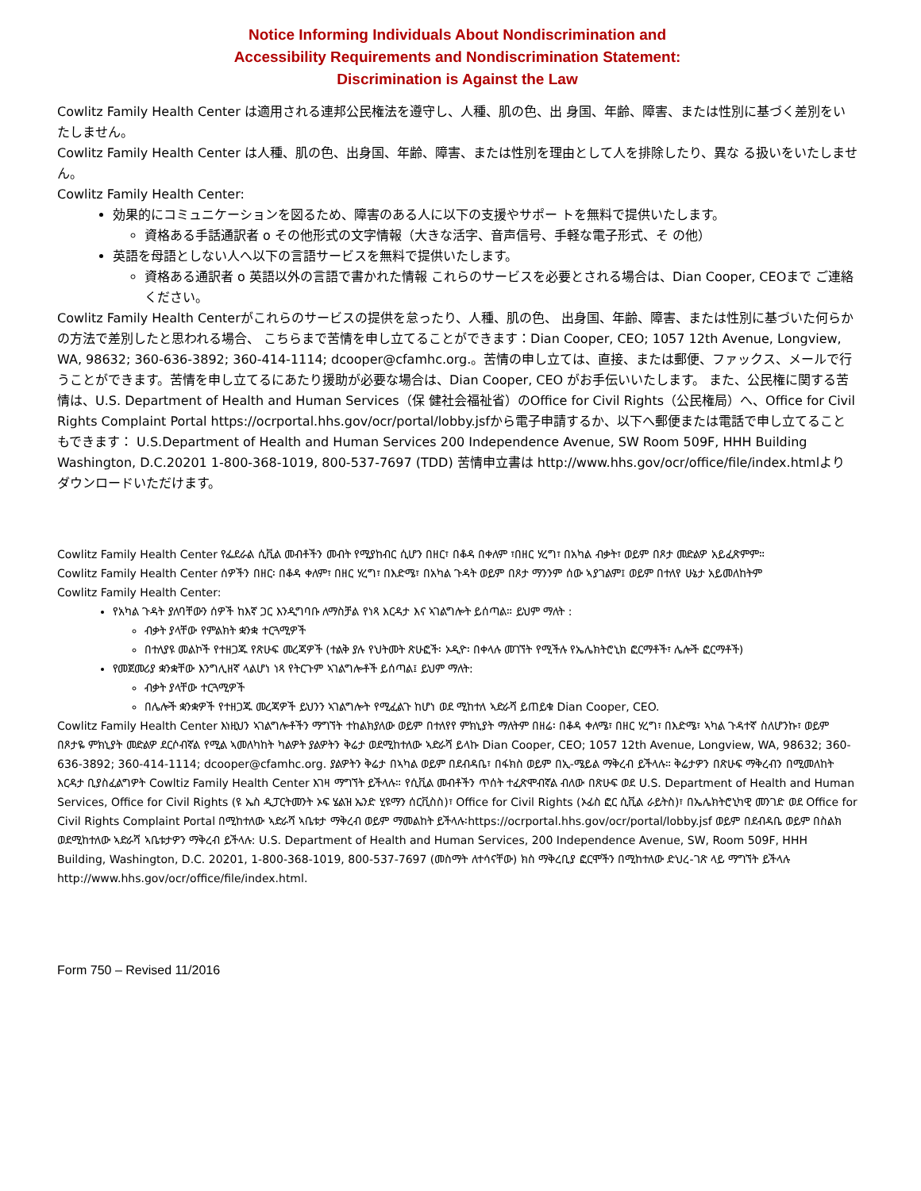Notice Informing Individuals About Nondiscrimination and
Accessibility Requirements and Nondiscrimination Statement:
Discrimination is Against the Law
Cowlitz Family Health Center は適用される連邦公民権法を遵守し、人種、肌の色、出 身国、年齢、障害、または性別に基づく差別をいたしません。
Cowlitz Family Health Center は人種、肌の色、出身国、年齢、障害、または性別を理由として人を排除したり、異な る扱いをいたしません。
Cowlitz Family Health Center:
効果的にコミュニケーションを図るため、障害のある人に以下の支援やサポー トを無料で提供いたします。
資格ある手話通訳者 o その他形式の文字情報（大きな活字、音声信号、手軽な電子形式、そ の他）
英語を母語としない人へ以下の言語サービスを無料で提供いたします。
資格ある通訳者 o 英語以外の言語で書かれた情報 これらのサービスを必要とされる場合は、Dian Cooper, CEOまで ご連絡ください。
Cowlitz Family Health Centerがこれらのサービスの提供を怠ったり、人種、肌の色、 出身国、年齢、障害、または性別に基づいた何らかの方法で差別したと思われる場合、 こちらまで苦情を申し立てることができます：Dian Cooper, CEO; 1057 12th Avenue, Longview, WA, 98632; 360-636-3892; 360-414-1114; dcooper@cfamhc.org.。苦情の申し立ては、直接、または郵便、ファックス、メールで行 うことができます。苦情を申し立てるにあたり援助が必要な場合は、Dian Cooper, CEO がお手伝いいたします。 また、公民権に関する苦情は、U.S. Department of Health and Human Services（保 健社会福祉省）のOffice for Civil Rights（公民権局）へ、Office for Civil Rights Complaint Portal https://ocrportal.hhs.gov/ocr/portal/lobby.jsfから電子申請するか、以下へ郵便または電話で申し立てることもできます： U.S.Department of Health and Human Services 200 Independence Avenue, SW Room 509F, HHH Building Washington, D.C.20201 1-800-368-1019, 800-537-7697 (TDD) 苦情申立書は http://www.hhs.gov/ocr/office/file/index.htmlよりダウンロードいただけます。
Cowlitz Family Health Center የፌደራል ሲቪል መብቶችን መብት የሚያከብር ሲሆን በዘር፣ በቆዳ በቀለም ፣በዘር ሃረግ፣ በአካል ብቃት፣ ወይም በጾታ መድልዎ አይፈጽምም።
Cowlitz Family Health Center ሰዎችን በዘር፡ በቆዳ ቀለም፣ በዘር ሃረግ፣ በእድሜ፣ በአካል ጉዳት ወይም በጾታ ማንንም ሰው ኣያገልም፤ ወይም በተለየ ሁኔታ አይመለከትም
Cowlitz Family Health Center:
የአካል ጉዳት ያለባቸውን ሰዎች ከእኛ ጋር እንዲግባቡ ለማስቻል የነጻ እርዳታ እና ኣገልግሎት ይሰጣል። ይህም ማለት :
ብቃት ያላቸው የምልክት ቋንቋ ተርጓሚዎች
በተለያዩ መልኮች የተዘጋጁ የጽሁፍ መረጃዎች (ተልቅ ያሉ የህትመት ጽሁፎች፡ ኦዲዮ፡ በቀላሉ መገኘት የሚችሉ የኤሌክትሮኒክ ፎርማቶች፣ ሌሎች ፎርማቶች)
የመጀመሪያ ቋንቋቸው እንግሊዘኛ ላልሆነ ነጻ የትርጉም ኣገልግሎቶች ይሰጣል፤ ይህም ማለት:
ብቃት ያላቸው ተርጓሚዎች
በሌሎች ቋንቋዎች የተዘጋጁ መረጃዎች ይህንን ኣገልግሎት የሚፈልጉ ከሆነ ወደ ሚከተለ ኣድራሻ ይጠይቁ Dian Cooper, CEO.
Cowlitz Family Health Center እነዚህን ኣገልግሎቶችን ማግኘት ተከልክያለው ወይም በተለየየ ምክኒያት ማለትም በዘሬ፡ በቆዳ ቀለሜ፣ በዘር ሃረግ፣ በእድሜ፣ ኣካል ጉዳተኛ ስለሆንኩ፣ ወይም በጾታዬ ምክኒያት መድልዎ ደርሶብኛል የሚል ኣመለካከት ካልዎት ያልዎትን ቅሬታ ወደሚከተለው ኣድራሻ ይላኩ Dian Cooper, CEO; 1057 12th Avenue, Longview, WA, 98632; 360-636-3892; 360-414-1114; dcooper@cfamhc.org. ያልዎትን ቅሬታ በኣካል ወይም በደብዳቤ፣ በፋክስ ወይም በኢ-ሜይል ማቅረብ ይችላሉ። ቅሬታዎን በጽሁፍ ማቅረብን በሚመለከት እርዳታ ቢያስፈልግዎት Cowltiz Family Health Center እገዛ ማግኘት ይችላሉ። የሲቪል መብቶችን ጥሰት ተፈጽሞብኛል ብለው በጽሁፍ ወደ U.S. Department of Health and Human Services, Office for Civil Rights (ዩ ኤስ ዲፓርትመንት ኦፍ ሄልዝ ኤንድ ሂዩማን ሰርቪስስ)፣ Office for Civil Rights (ኦፊስ ፎር ሲቪል ራይትስ)፣ በኤሌክትሮኒካዊ መንገድ ወደ Office for Civil Rights Complaint Portal በሚከተለው ኣድራሻ ኣቤቱታ ማቅረብ ወይም ማመልከት ይችላሉ፡https://ocrportal.hhs.gov/ocr/portal/lobby.jsf ወይም በደብዳቤ ወይም በስልክ ወደሚከተለው ኣድራሻ ኣቤቱታዎን ማቅረብ ይችላሉ: U.S. Department of Health and Human Services, 200 Independence Avenue, SW, Room 509F, HHH Building, Washington, D.C. 20201, 1-800-368-1019, 800-537-7697 (መስማት ለተሳናቸው) ክስ ማቅረቢያ ፎርሞችን በሚከተለው ድህረ-ገጽ ላይ ማግኘት ይችላሉ http://www.hhs.gov/ocr/office/file/index.html.
Form 750 – Revised 11/2016